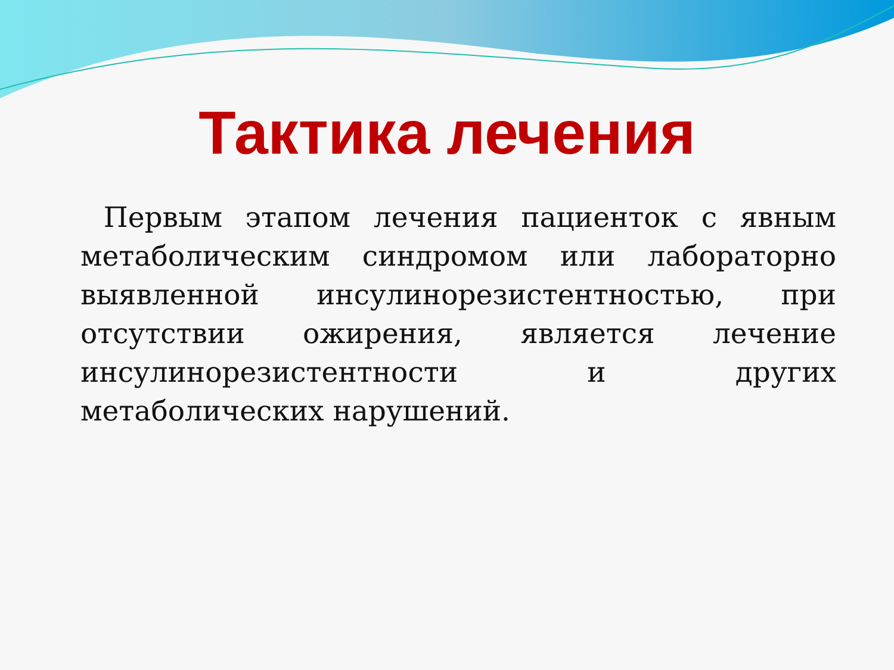Тактика лечения
Первым этапом лечения пациенток с явным метаболическим синдромом или лабораторно выявленной инсулинорезистентностью, при отсутствии ожирения, является лечение инсулинорезистентности и других метаболических нарушений.